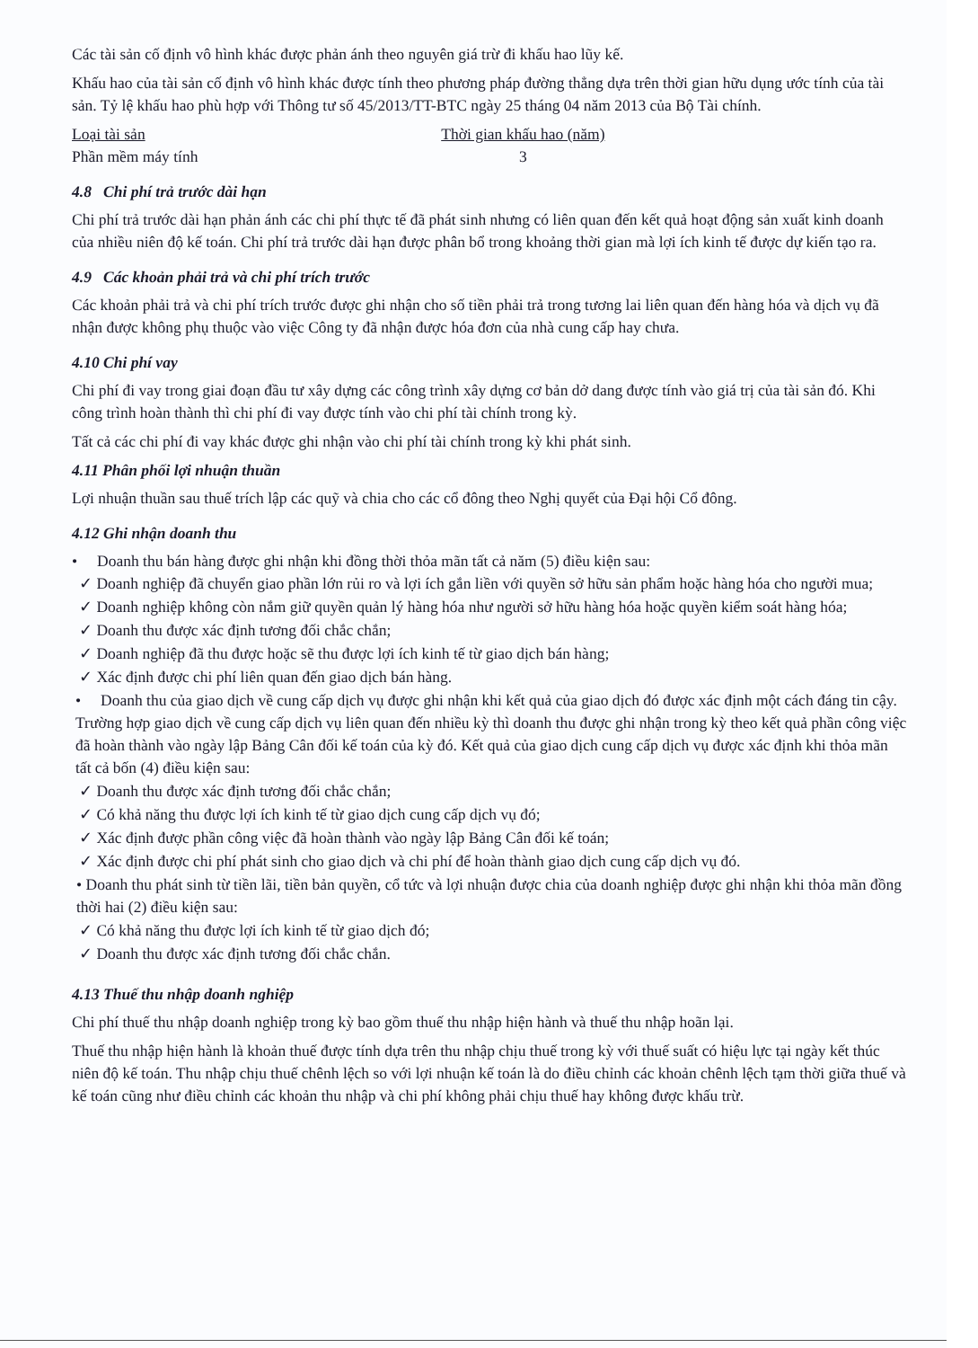Các tài sản cố định vô hình khác được phản ánh theo nguyên giá trừ đi khấu hao lũy kế.
Khấu hao của tài sản cố định vô hình khác được tính theo phương pháp đường thẳng dựa trên thời gian hữu dụng ước tính của tài sản. Tỷ lệ khấu hao phù hợp với Thông tư số 45/2013/TT-BTC ngày 25 tháng 04 năm 2013 của Bộ Tài chính.
| Loại tài sản | Thời gian khấu hao (năm) |
| --- | --- |
| Phần mềm máy tính | 3 |
4.8 Chi phí trả trước dài hạn
Chi phí trả trước dài hạn phản ánh các chi phí thực tế đã phát sinh nhưng có liên quan đến kết quả hoạt động sản xuất kinh doanh của nhiều niên độ kế toán. Chi phí trả trước dài hạn được phân bổ trong khoảng thời gian mà lợi ích kinh tế được dự kiến tạo ra.
4.9 Các khoản phải trả và chi phí trích trước
Các khoản phải trả và chi phí trích trước được ghi nhận cho số tiền phải trả trong tương lai liên quan đến hàng hóa và dịch vụ đã nhận được không phụ thuộc vào việc Công ty đã nhận được hóa đơn của nhà cung cấp hay chưa.
4.10 Chi phí vay
Chi phí đi vay trong giai đoạn đầu tư xây dựng các công trình xây dựng cơ bản dở dang được tính vào giá trị của tài sản đó. Khi công trình hoàn thành thì chi phí đi vay được tính vào chi phí tài chính trong kỳ.
Tất cả các chi phí đi vay khác được ghi nhận vào chi phí tài chính trong kỳ khi phát sinh.
4.11 Phân phối lợi nhuận thuần
Lợi nhuận thuần sau thuế trích lập các quỹ và chia cho các cổ đông theo Nghị quyết của Đại hội Cổ đông.
4.12 Ghi nhận doanh thu
• Doanh thu bán hàng được ghi nhận khi đồng thời thỏa mãn tất cả năm (5) điều kiện sau:
✓ Doanh nghiệp đã chuyển giao phần lớn rủi ro và lợi ích gắn liền với quyền sở hữu sản phẩm hoặc hàng hóa cho người mua;
✓ Doanh nghiệp không còn nắm giữ quyền quản lý hàng hóa như người sở hữu hàng hóa hoặc quyền kiểm soát hàng hóa;
✓ Doanh thu được xác định tương đối chắc chắn;
✓ Doanh nghiệp đã thu được hoặc sẽ thu được lợi ích kinh tế từ giao dịch bán hàng;
✓ Xác định được chi phí liên quan đến giao dịch bán hàng.
• Doanh thu của giao dịch về cung cấp dịch vụ được ghi nhận khi kết quả của giao dịch đó được xác định một cách đáng tin cậy. Trường hợp giao dịch về cung cấp dịch vụ liên quan đến nhiều kỳ thì doanh thu được ghi nhận trong kỳ theo kết quả phần công việc đã hoàn thành vào ngày lập Bảng Cân đối kế toán của kỳ đó. Kết quả của giao dịch cung cấp dịch vụ được xác định khi thỏa mãn tất cả bốn (4) điều kiện sau:
✓ Doanh thu được xác định tương đối chắc chắn;
✓ Có khả năng thu được lợi ích kinh tế từ giao dịch cung cấp dịch vụ đó;
✓ Xác định được phần công việc đã hoàn thành vào ngày lập Bảng Cân đối kế toán;
✓ Xác định được chi phí phát sinh cho giao dịch và chi phí để hoàn thành giao dịch cung cấp dịch vụ đó.
• Doanh thu phát sinh từ tiền lãi, tiền bản quyền, cổ tức và lợi nhuận được chia của doanh nghiệp được ghi nhận khi thỏa mãn đồng thời hai (2) điều kiện sau:
✓ Có khả năng thu được lợi ích kinh tế từ giao dịch đó;
✓ Doanh thu được xác định tương đối chắc chắn.
4.13 Thuế thu nhập doanh nghiệp
Chi phí thuế thu nhập doanh nghiệp trong kỳ bao gồm thuế thu nhập hiện hành và thuế thu nhập hoãn lại.
Thuế thu nhập hiện hành là khoản thuế được tính dựa trên thu nhập chịu thuế trong kỳ với thuế suất có hiệu lực tại ngày kết thúc niên độ kế toán. Thu nhập chịu thuế chênh lệch so với lợi nhuận kế toán là do điều chỉnh các khoản chênh lệch tạm thời giữa thuế và kế toán cũng như điều chỉnh các khoản thu nhập và chi phí không phải chịu thuế hay không được khấu trừ.